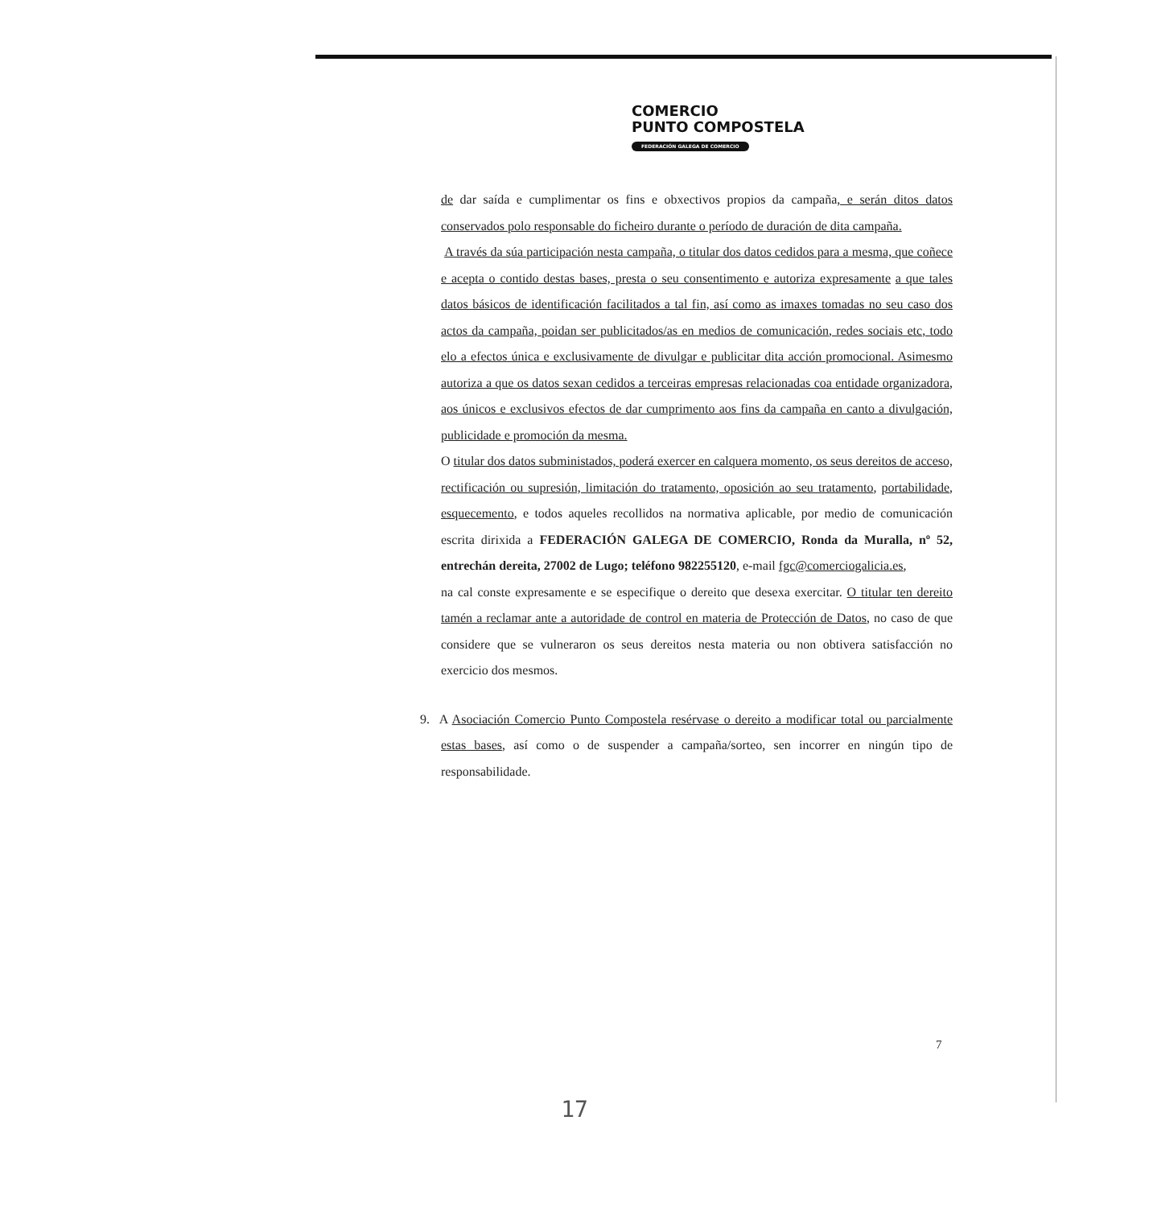COMERCIO
PUNTO COMPOSTELA
FEDERACIÓN GALEGA DE COMERCIO
de dar saída e cumplimentar os fins e obxectivos propios da campaña, e serán ditos datos conservados polo responsable do ficheiro durante o período de duración de dita campaña.
A través da súa participación nesta campaña, o titular dos datos cedidos para a mesma, que coñece e acepta o contido destas bases, presta o seu consentimento e autoriza expresamente a que tales datos básicos de identificación facilitados a tal fin, así como as imaxes tomadas no seu caso dos actos da campaña, poidan ser publicitados/as en medios de comunicación, redes sociais etc, todo elo a efectos única e exclusivamente de divulgar e publicitar dita acción promocional. Asimesmo autoriza a que os datos sexan cedidos a terceiras empresas relacionadas coa entidade organizadora, aos únicos e exclusivos efectos de dar cumprimento aos fins da campaña en canto a divulgación, publicidade e promoción da mesma.
O titular dos datos subministados, poderá exercer en calquera momento, os seus dereitos de acceso, rectificación ou supresión, limitación do tratamento, oposición ao seu tratamento, portabilidade, esquecemento, e todos aqueles recollidos na normativa aplicable, por medio de comunicación escrita dirixida a FEDERACIÓN GALEGA DE COMERCIO, Ronda da Muralla, nº 52, entrechán dereita, 27002 de Lugo; teléfono 982255120, e-mail fgc@comerciogalicia.es,
na cal conste expresamente e se especifique o dereito que desexa exercitar. O titular ten dereito tamén a reclamar ante a autoridade de control en materia de Protección de Datos, no caso de que considere que se vulneraron os seus dereitos nesta materia ou non obtivera satisfacción no exercicio dos mesmos.
9. A Asociación Comercio Punto Compostela resérvase o dereito a modificar total ou parcialmente estas bases, así como o de suspender a campaña/sorteo, sen incorrer en ningún tipo de responsabilidade.
7
17